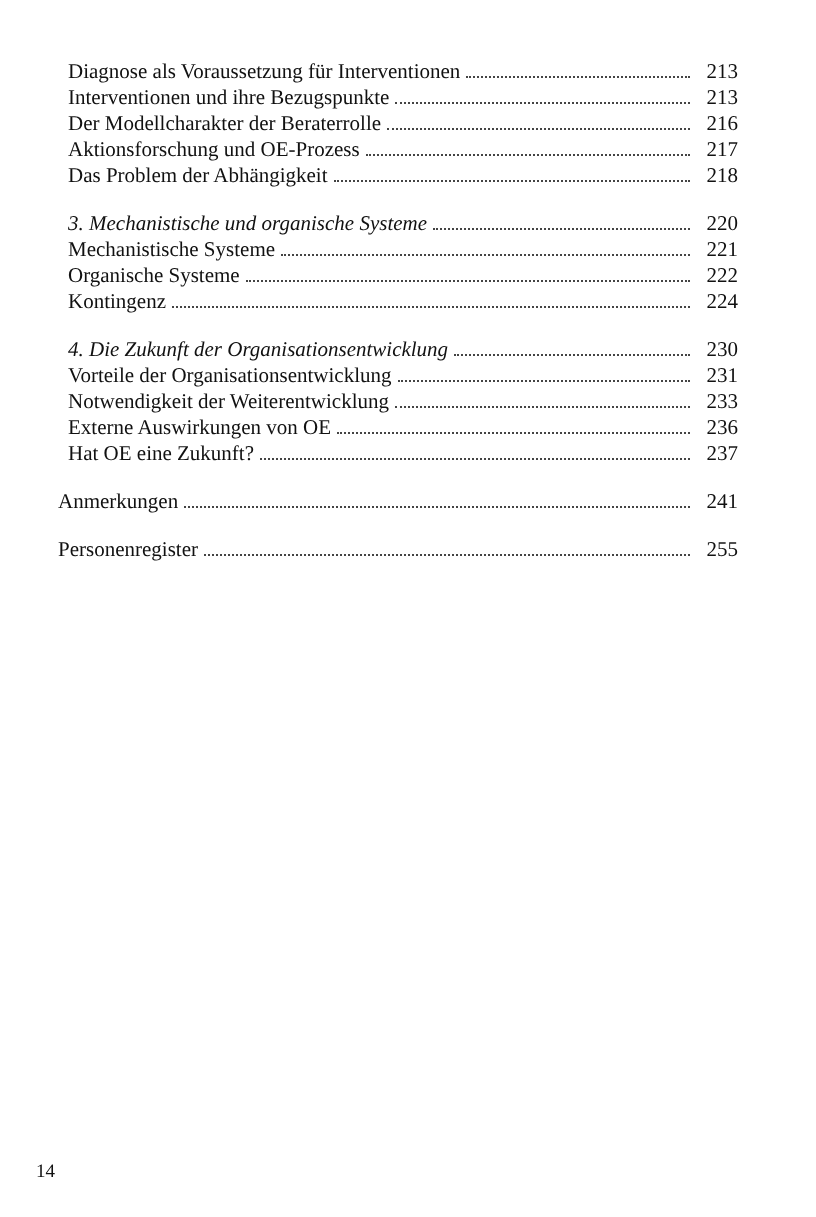Diagnose als Voraussetzung für Interventionen 213
Interventionen und ihre Bezugspunkte 213
Der Modellcharakter der Beraterrolle 216
Aktionsforschung und OE-Prozess 217
Das Problem der Abhängigkeit 218
3. Mechanistische und organische Systeme 220
Mechanistische Systeme 221
Organische Systeme 222
Kontingenz 224
4. Die Zukunft der Organisationsentwicklung 230
Vorteile der Organisationsentwicklung 231
Notwendigkeit der Weiterentwicklung 233
Externe Auswirkungen von OE 236
Hat OE eine Zukunft? 237
Anmerkungen 241
Personenregister 255
14